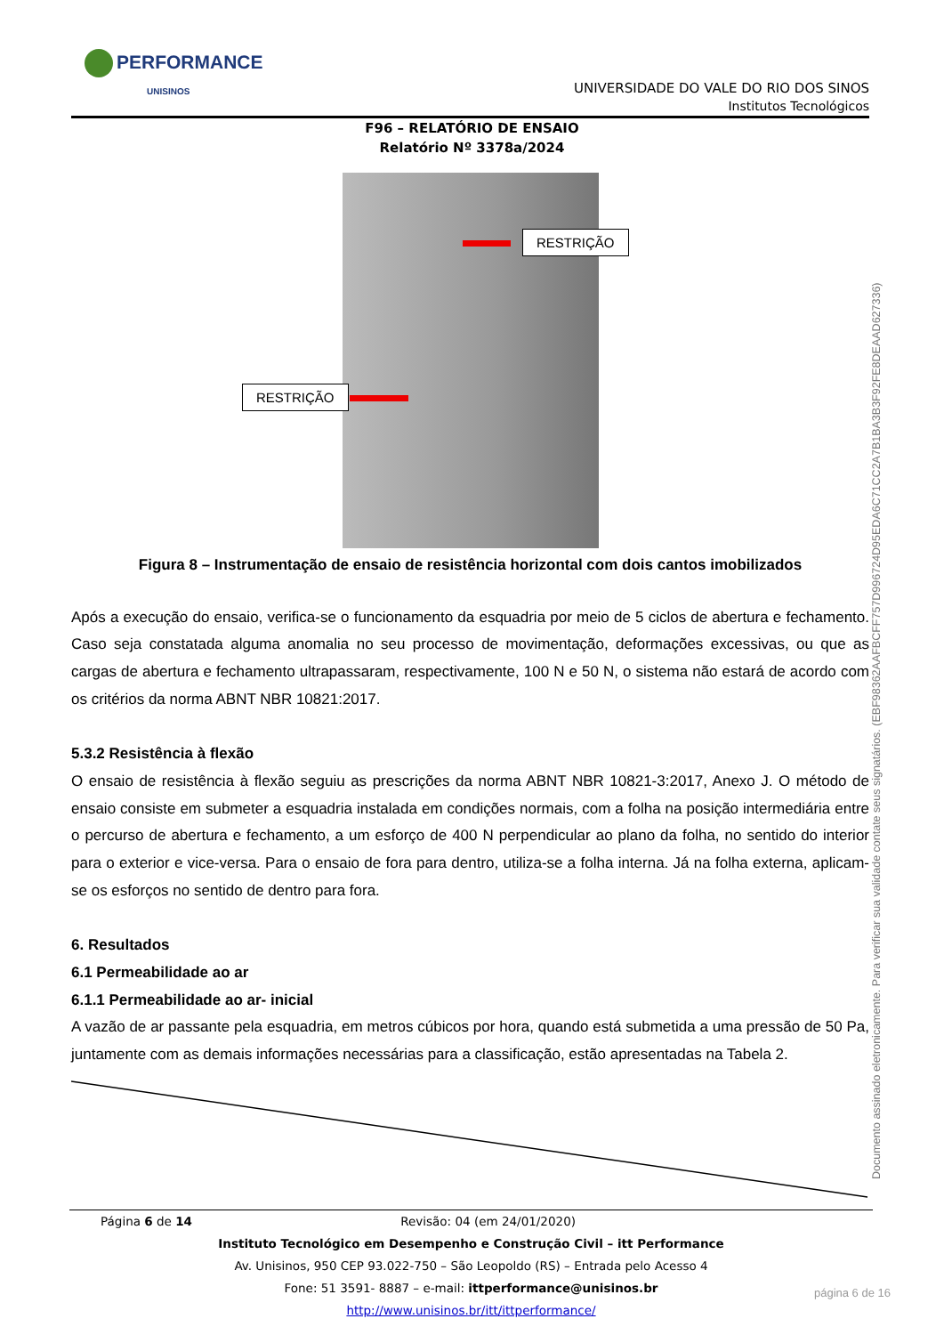PERFORMANCE
UNISINOS
UNIVERSIDADE DO VALE DO RIO DOS SINOS
Institutos Tecnológicos
F96 – RELATÓRIO DE ENSAIO
Relatório Nº 3378a/2024
RESTRIÇÃO
RESTRIÇÃO
Figura 8 – Instrumentação de ensaio de resistência horizontal com dois cantos imobilizados
Após a execução do ensaio, verifica-se o funcionamento da esquadria por meio de 5 ciclos de abertura e fechamento. Caso seja constatada alguma anomalia no seu processo de movimentação, deformações excessivas, ou que as cargas de abertura e fechamento ultrapassaram, respectivamente, 100 N e 50 N, o sistema não estará de acordo com os critérios da norma ABNT NBR 10821:2017.
5.3.2 Resistência à flexão
O ensaio de resistência à flexão seguiu as prescrições da norma ABNT NBR 10821-3:2017, Anexo J. O método de ensaio consiste em submeter a esquadria instalada em condições normais, com a folha na posição intermediária entre o percurso de abertura e fechamento, a um esforço de 400 N perpendicular ao plano da folha, no sentido do interior para o exterior e vice-versa. Para o ensaio de fora para dentro, utiliza-se a folha interna. Já na folha externa, aplicam-se os esforços no sentido de dentro para fora.
6. Resultados
6.1 Permeabilidade ao ar
6.1.1 Permeabilidade ao ar- inicial
A vazão de ar passante pela esquadria, em metros cúbicos por hora, quando está submetida a uma pressão de 50 Pa, juntamente com as demais informações necessárias para a classificação, estão apresentadas na Tabela 2.
Documento assinado eletronicamente. Para verificar sua validade contate seus signatários. (EBF98362AAFBCFF757D996724D95EDA6C71CC2A7B1BA3B3F92FE8DEAAD627336)
Página 6 de 14 Revisão: 04 (em 24/01/2020)
Instituto Tecnológico em Desempenho e Construção Civil – itt Performance
Av. Unisinos, 950 CEP 93.022-750 – São Leopoldo (RS) – Entrada pelo Acesso 4
Fone: 51 3591- 8887 – e-mail: ittperformance@unisinos.br
http://www.unisinos.br/itt/ittperformance/
página 6 de 16